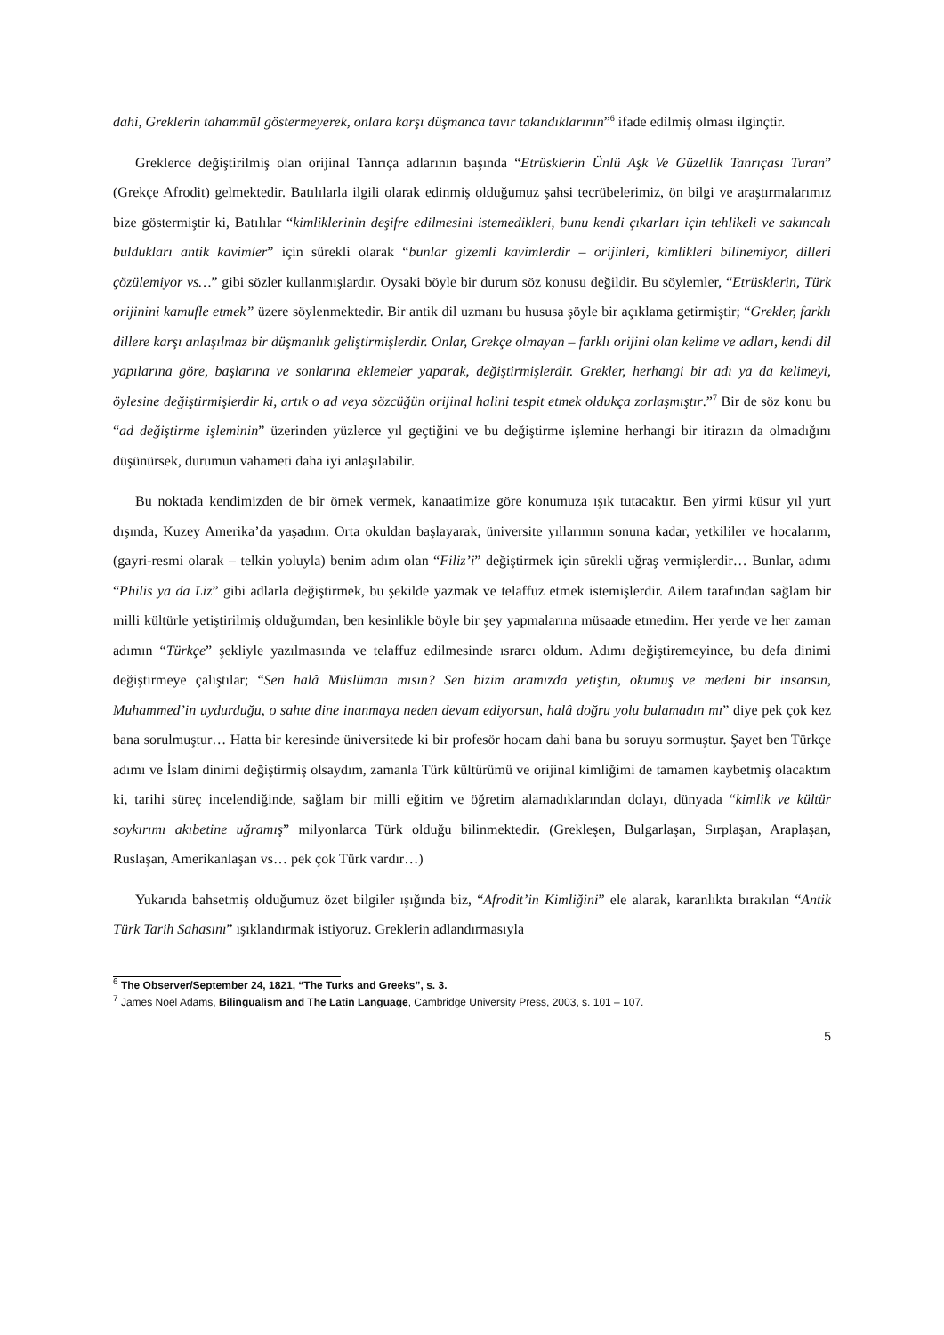dahi, Greklerin tahammül göstermeyerek, onlara karşı düşmanca tavır takındıklarının”<sup>6</sup> ifade edilmiş olması ilginçtir.
Greklerce değiştirilmiş olan orijinal Tanrıça adlarının başında “Etrüsklerin Ünlü Aşk Ve Güzellik Tanrıçası Turan” (Grekçe Afrodit) gelmektedir. Batılılarla ilgili olarak edinmiş olduğumuz şahsi tecrübelerimiz, ön bilgi ve araştırmalarımız bize göstermiştir ki, Batılılar “kimliklerinin deşifre edilmesini istemedikleri, bunu kendi çıkarları için tehlikeli ve sakıncalı buldukları antik kavimler” için sürekli olarak “bunlar gizemli kavimlerdir – orijinleri, kimlikleri bilinemiyor, dilleri çözülemiyor vs…” gibi sözler kullanmışlardır. Oysaki böyle bir durum söz konusu değildir. Bu söylemler, “Etrüsklerin, Türk orijinini kamufle etmek” üzere söylenmektedir. Bir antik dil uzmanı bu hususa şöyle bir açıklama getirmiştir; “Grekler, farklı dillere karşı anlaşılmaz bir düşmanlık geliştirmişlerdir. Onlar, Grekçe olmayan – farklı orijini olan kelime ve adları, kendi dil yapılarına göre, başlarına ve sonlarına eklemeler yaparak, değiştirmişlerdir. Grekler, herhangi bir adı ya da kelimeyi, öylesine değiştirmişlerdir ki, artık o ad veya sözcüğün orijinal halini tespit etmek oldukça zorlaşmıştır.”<sup>7</sup> Bir de söz konu bu “ad değiştirme işleminin” üzerinden yüzlerce yıl geçtiğini ve bu değiştirme işlemine herhangi bir itirazın da olmadığını düşünürsek, durumun vahameti daha iyi anlaşılabilir.
Bu noktada kendimizden de bir örnek vermek, kanaatimize göre konumuza ışık tutacaktır. Ben yirmi küsur yıl yurt dışında, Kuzey Amerika’da yaşadım. Orta okuldan başlayarak, üniversite yıllarımın sonuna kadar, yetkililer ve hocalarım, (gayri-resmi olarak – telkin yoluyla) benim adım olan “Filiz’i” değiştirmek için sürekli uğraş vermişlerdir… Bunlar, adımı “Philis ya da Liz” gibi adlarla değiştirmek, bu şekilde yazmak ve telaffuz etmek istemişlerdir. Ailem tarafından sağlam bir milli kültürle yetiştirilmiş olduğumdan, ben kesinlikle böyle bir şey yapmalarına müsaade etmedim. Her yerde ve her zaman adımın “Türkçe” şekliyle yazılmasında ve telaffuz edilmesinde ısrarcı oldum. Adımı değiştiremeyince, bu defa dinimi değiştirmeye çalıştılar; “Sen halâ Müslüman mısın? Sen bizim aramızda yetiştin, okumuş ve medeni bir insansın, Muhammed’in uydurduğu, o sahte dine inanmaya neden devam ediyorsun, halâ doğru yolu bulamadın mı” diye pek çok kez bana sorulmuştur… Hatta bir keresinde üniversitede ki bir profesör hocam dahi bana bu soruyu sormuştur. Şayet ben Türkçe adımı ve İslam dinimi değiştirmiş olsaydım, zamanla Türk kültürümü ve orijinal kimliğimi de tamamen kaybetmiş olacaktım ki, tarihi süreç incelendiğinde, sağlam bir milli eğitim ve öğretim alamadıklarından dolayı, dünyada “kimlik ve kültür soykırımı akıbetine uğramış” milyonlarca Türk olduğu bilinmektedir. (Grekleşen, Bulgarlaşan, Sırplaşan, Araplaşan, Ruslaşan, Amerikanlaşan vs… pek çok Türk vardır…)
Yukarıda bahsetmiş olduğumuz özet bilgiler ışığında biz, “Afrodit’in Kimliğini” ele alarak, karanlıkta bırakılan “Antik Türk Tarih Sahasını” ışıklandırmak istiyoruz. Greklerin adlandırmasıyla
<sup>6</sup> The Observer/September 24, 1821, “The Turks and Greeks”, s. 3.
<sup>7</sup> James Noel Adams, Bilingualism and The Latin Language, Cambridge University Press, 2003, s. 101 – 107.
5